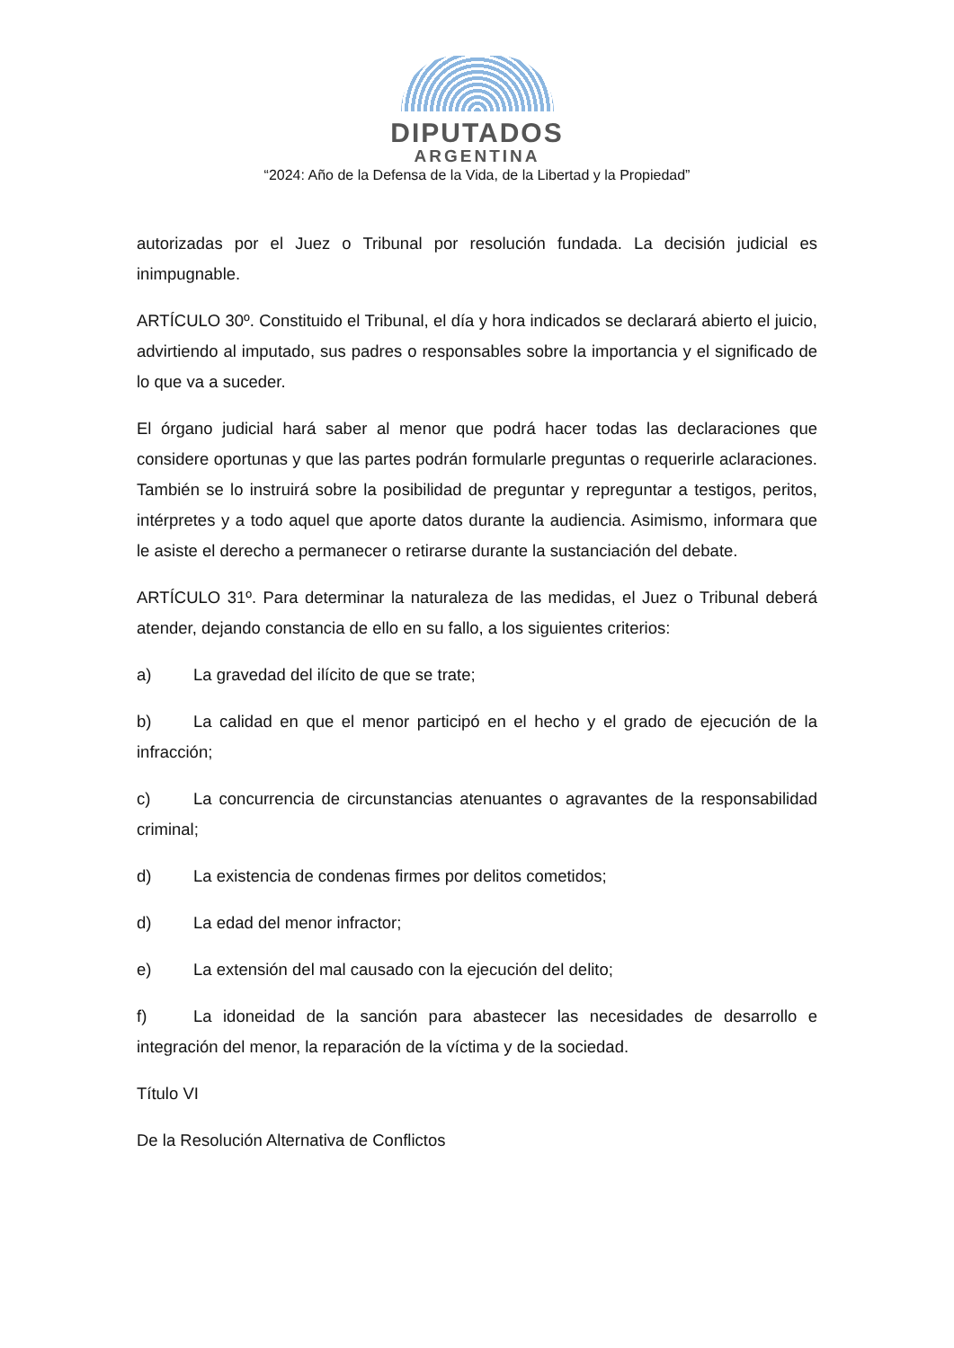DIPUTADOS
ARGENTINA
“2024: Año de la Defensa de la Vida, de la Libertad y la Propiedad”
autorizadas por el Juez o Tribunal por resolución fundada. La decisión judicial es inimpugnable.
ARTÍCULO 30º. Constituido el Tribunal, el día y hora indicados se declarará abierto el juicio, advirtiendo al imputado, sus padres o responsables sobre la importancia y el significado de lo que va a suceder.
El órgano judicial hará saber al menor que podrá hacer todas las declaraciones que considere oportunas y que las partes podrán formularle preguntas o requerirle aclaraciones. También se lo instruirá sobre la posibilidad de preguntar y repreguntar a testigos, peritos, intérpretes y a todo aquel que aporte datos durante la audiencia. Asimismo, informara que le asiste el derecho a permanecer o retirarse durante la sustanciación del debate.
ARTÍCULO 31º. Para determinar la naturaleza de las medidas, el Juez o Tribunal deberá atender, dejando constancia de ello en su fallo, a los siguientes criterios:
a) La gravedad del ilícito de que se trate;
b) La calidad en que el menor participó en el hecho y el grado de ejecución de la infracción;
c) La concurrencia de circunstancias atenuantes o agravantes de la responsabilidad criminal;
d) La existencia de condenas firmes por delitos cometidos;
d) La edad del menor infractor;
e) La extensión del mal causado con la ejecución del delito;
f) La idoneidad de la sanción para abastecer las necesidades de desarrollo e integración del menor, la reparación de la víctima y de la sociedad.
Título VI
De la Resolución Alternativa de Conflictos